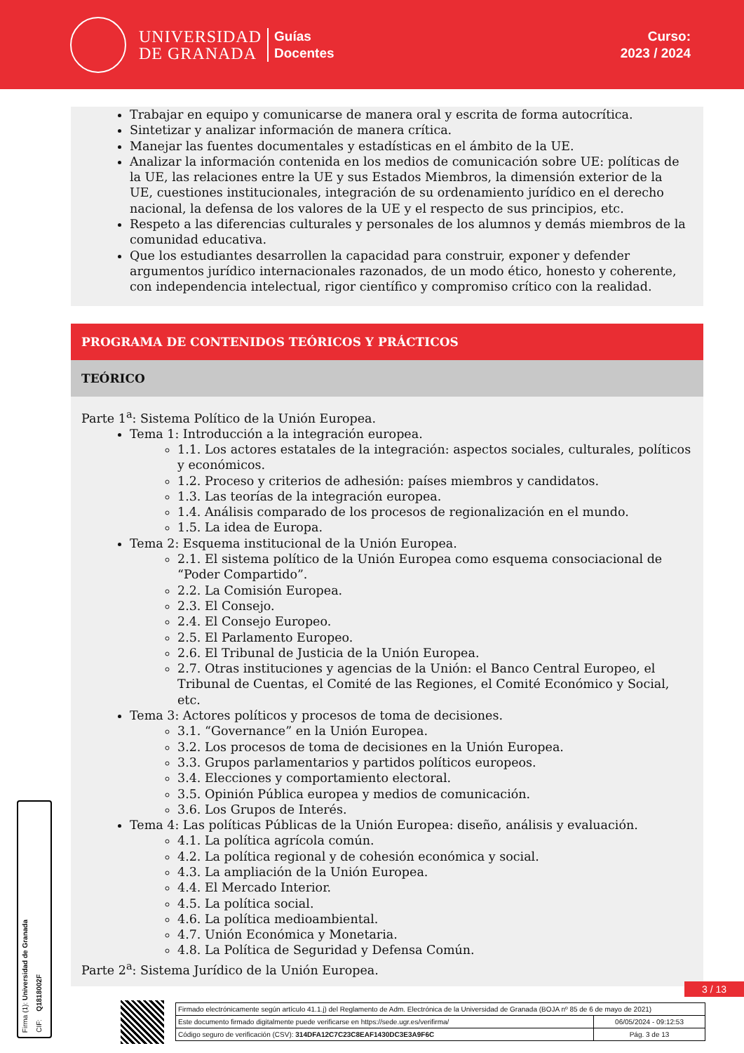UNIVERSIDAD
DE GRANADA
Guías
Docentes
Curso:
2023 / 2024
Trabajar en equipo y comunicarse de manera oral y escrita de forma autocrítica.
Sintetizar y analizar información de manera crítica.
Manejar las fuentes documentales y estadísticas en el ámbito de la UE.
Analizar la información contenida en los medios de comunicación sobre UE: políticas de la UE, las relaciones entre la UE y sus Estados Miembros, la dimensión exterior de la UE, cuestiones institucionales, integración de su ordenamiento jurídico en el derecho nacional, la defensa de los valores de la UE y el respecto de sus principios, etc.
Respeto a las diferencias culturales y personales de los alumnos y demás miembros de la comunidad educativa.
Que los estudiantes desarrollen la capacidad para construir, exponer y defender argumentos jurídico internacionales razonados, de un modo ético, honesto y coherente, con independencia intelectual, rigor científico y compromiso crítico con la realidad.
PROGRAMA DE CONTENIDOS TEÓRICOS Y PRÁCTICOS
TEÓRICO
Parte 1<sup>a</sup>: Sistema Político de la Unión Europea.
Tema 1: Introducción a la integración europea.
1.1. Los actores estatales de la integración: aspectos sociales, culturales, políticos y económicos.
1.2. Proceso y criterios de adhesión: países miembros y candidatos.
1.3. Las teorías de la integración europea.
1.4. Análisis comparado de los procesos de regionalización en el mundo.
1.5. La idea de Europa.
Tema 2: Esquema institucional de la Unión Europea.
2.1. El sistema político de la Unión Europea como esquema consociacional de “Poder Compartido”.
2.2. La Comisión Europea.
2.3. El Consejo.
2.4. El Consejo Europeo.
2.5. El Parlamento Europeo.
2.6. El Tribunal de Justicia de la Unión Europea.
2.7. Otras instituciones y agencias de la Unión: el Banco Central Europeo, el Tribunal de Cuentas, el Comité de las Regiones, el Comité Económico y Social, etc.
Tema 3: Actores políticos y procesos de toma de decisiones.
3.1. “Governance” en la Unión Europea.
3.2. Los procesos de toma de decisiones en la Unión Europea.
3.3. Grupos parlamentarios y partidos políticos europeos.
3.4. Elecciones y comportamiento electoral.
3.5. Opinión Pública europea y medios de comunicación.
3.6. Los Grupos de Interés.
Tema 4: Las políticas Públicas de la Unión Europea: diseño, análisis y evaluación.
4.1. La política agrícola común.
4.2. La política regional y de cohesión económica y social.
4.3. La ampliación de la Unión Europea.
4.4. El Mercado Interior.
4.5. La política social.
4.6. La política medioambiental.
4.7. Unión Económica y Monetaria.
4.8. La Política de Seguridad y Defensa Común.
Parte 2<sup>a</sup>: Sistema Jurídico de la Unión Europea.
Firma (1): Universidad de Granada
CIF: Q1818002F
3 / 13
| Firmado electrónicamente según artículo 41.1.j) del Reglamento de Adm. Electrónica de la Universidad de Granada (BOJA nº 85 de 6 de mayo de 2021) | |
| Este documento firmado digitalmente puede verificarse en https://sede.ugr.es/verifirma/ | 06/05/2024 - 09:12:53 |
| Código seguro de verificación (CSV): 314DFA12C7C23C8EAF1430DC3E3A9F6C | Pág. 3 de 13 |